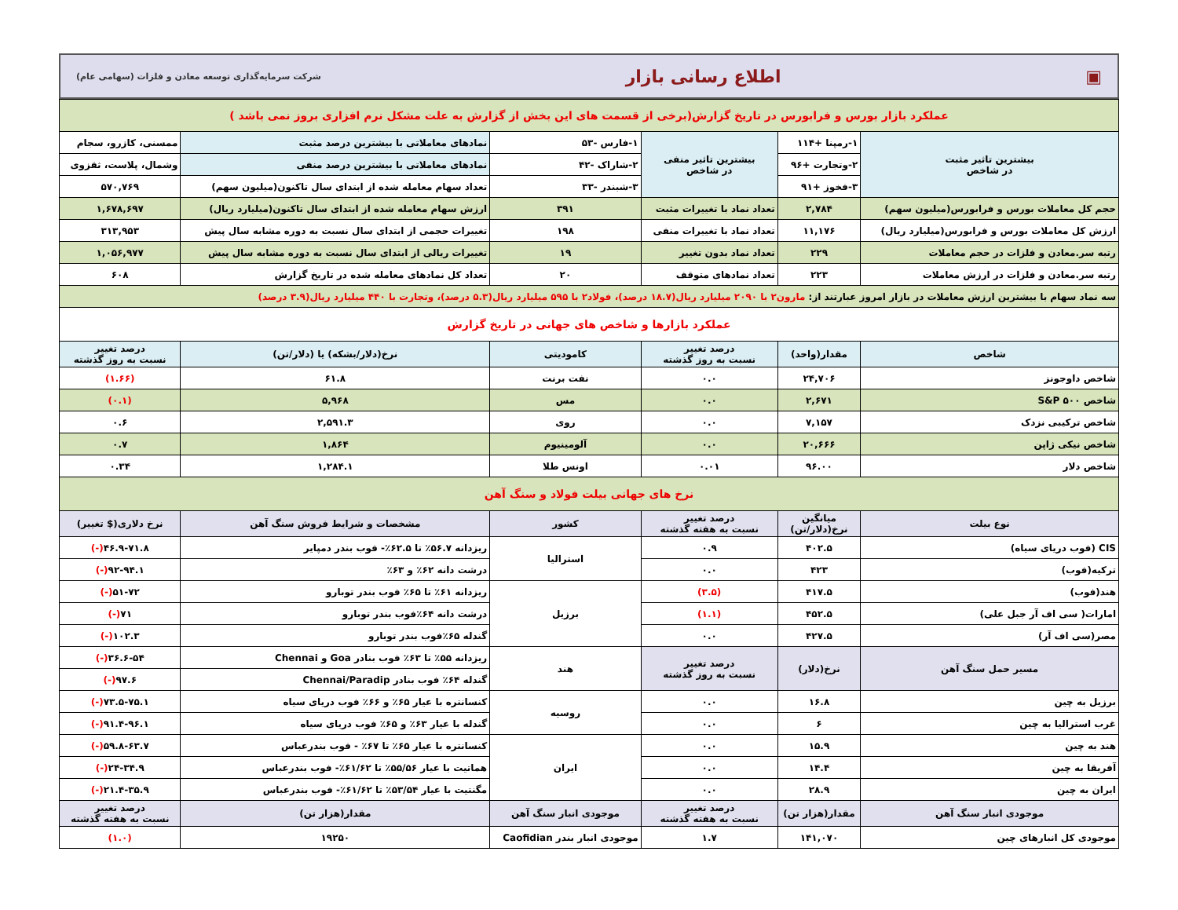▣ اطلاع رسانی بازار شرکت سرمایه‌گذاری توسعه معادن و فلزات (سهامی عام)
| عملکرد بازار بورس و فرابورس در تاریخ گزارش(برخی از قسمت های این بخش از گزارش به علت مشکل نرم افزاری بروز نمی باشد ) | | | | | |
| بیشترین تاثیر مثبت در شاخص | ۱-رمپنا +۱۱۴ | بیشترین تاثیر منفی در شاخص | ۱-فارس -۵۳ | نمادهای معاملاتی با بیشترین درصد مثبت | ممسنی، کازرو، سجام |
| | ۲-وتجارت +۹۶ | | ۲-شاراک -۴۲ | نمادهای معاملاتی با بیشترین درصد منفی | وشمال، پلاست، ثقزوی |
| | ۳-فخوز +۹۱ | | ۳-شبندر -۳۳ | تعداد سهام معامله شده از ابتدای سال تاکنون(میلیون سهم) | ۵۷۰,۷۶۹ |
| حجم کل معاملات بورس و فرابورس(میلیون سهم) | ۲,۷۸۴ | تعداد نماد با تغییرات مثبت | ۳۹۱ | ارزش سهام معامله شده از ابتدای سال تاکنون(میلیارد ریال) | ۱,۶۷۸,۶۹۷ |
| ارزش کل معاملات بورس و فرابورس(میلیارد ریال) | ۱۱,۱۷۶ | تعداد نماد با تغییرات منفی | ۱۹۸ | تغییرات حجمی از ابتدای سال نسبت به دوره مشابه سال پیش | ۳۱۳,۹۵۳ |
| رتبه سر.معادن و فلزات در حجم معاملات | ۲۲۹ | تعداد نماد بدون تغییر | ۱۹ | تغییرات ریالی از ابتدای سال نسبت به دوره مشابه سال پیش | ۱,۰۵۶,۹۷۷ |
| رتبه سر.معادن و فلزات در ارزش معاملات | ۲۲۳ | تعداد نمادهای متوقف | ۲۰ | تعداد کل نمادهای معامله شده در تاریخ گزارش | ۶۰۸ |
| سه نماد سهام با بیشترین ارزش معاملات در بازار امروز عبارتند از: مارون۲ با ۲۰۹۰ میلیارد ریال(۱۸.۷ درصد)، فولاد۲ با ۵۹۵ میلیارد ریال(۵.۳ درصد)، وتجارت با ۴۴۰ میلیارد ریال(۳.۹ درصد) | | | | | |
| عملکرد بازارها و شاخص های جهانی در تاریخ گزارش | | | | | |
| شاخص | مقدار(واحد) | درصد تغییر نسبت به روز گذشته | کامودیتی | نرخ(دلار/بشکه) یا (دلار/تن) | درصد تغییر نسبت به روز گذشته |
| شاخص داوجونز | ۲۴,۷۰۶ | ۰.۰ | نفت برنت | ۶۱.۸ | (۱.۶۶) |
| شاخص S&P ۵۰۰ | ۲,۶۷۱ | ۰.۰ | مس | ۵,۹۶۸ | (۰.۱) |
| شاخص ترکیبی نزدک | ۷,۱۵۷ | ۰.۰ | روی | ۲,۵۹۱.۳ | ۰.۶ |
| شاخص نیکی ژاپن | ۲۰,۶۶۶ | ۰.۰ | آلومینیوم | ۱,۸۶۴ | ۰.۷ |
| شاخص دلار | ۹۶.۰۰ | ۰.۰۱ | اونس طلا | ۱,۲۸۴.۱ | ۰.۳۴ |
| نرخ های جهانی بیلت فولاد و سنگ آهن | | | | | |
| نوع بیلت | میانگین نرخ(دلار/تن) | درصد تغییر نسبت به هفته گذشته | کشور | مشخصات و شرایط فروش سنگ آهن | نرخ دلاری($ تغییر) |
| CIS (فوب دریای سیاه) | ۴۰۲.۵ | ۰.۹ | استرالیا | ریزدانه ۵۶.۷٪ تا ۶۲.۵٪- فوب بندر دمپایر | ۴۶.۹-۷۱.۸ (-) |
| ترکیه(فوب) | ۴۲۳ | ۰.۰ | | درشت دانه ۶۲٪ و ۶۳٪ | ۹۲-۹۴.۱ (-) |
| هند(فوب) | ۴۱۷.۵ | (۳.۵) | برزیل | ریزدانه ۶۱٪ تا ۶۵٪ فوب بندر توبارو | ۵۱-۷۲ (-) |
| امارات( سی اف آر جبل علی) | ۴۵۲.۵ | (۱.۱) | | درشت دانه ۶۴٪فوب بندر توبارو | ۷۱ (-) |
| مصر(سی اف آر) | ۴۲۷.۵ | ۰.۰ | | گندله ۶۵٪فوب بندر توبارو | ۱۰۲.۳ (-) |
| مسیر حمل سنگ آهن | نرخ(دلار) | درصد تغییر نسبت به روز گذشته | هند | ریزدانه ۵۵٪ تا ۶۳٪ فوب بنادر Goa و Chennai | ۳۶.۶-۵۴ (-) |
| | | | | گندله ۶۴٪ فوب بنادر Chennai/Paradip | ۹۷.۶ (-) |
| برزیل به چین | ۱۶.۸ | ۰.۰ | روسیه | کنسانتره با عیار ۶۵٪ و ۶۶٪ فوب دریای سیاه | ۷۳.۵-۷۵.۱ (-) |
| غرب استرالیا به چین | ۶ | ۰.۰ | | گندله با عیار ۶۳٪ و ۶۵٪ فوب دریای سیاه | ۹۱.۴-۹۶.۱ (-) |
| هند به چین | ۱۵.۹ | ۰.۰ | ایران | کنسانتره با عیار ۶۵٪ تا ۶۷٪ - فوب بندرعباس | ۵۹.۸-۶۳.۷ (-) |
| آفریقا به چین | ۱۴.۴ | ۰.۰ | | هماتیت با عیار ۵۵/۵۶٪ تا ۶۱/۶۲٪- فوب بندرعباس | ۲۴-۳۴.۹ (-) |
| ایران به چین | ۲۸.۹ | ۰.۰ | | مگنتیت با عیار ۵۳/۵۴٪ تا ۶۱/۶۲٪- فوب بندرعباس | ۲۱.۴-۳۵.۹ (-) |
| موجودی انبار سنگ آهن | مقدار(هزار تن) | درصد تغییر نسبت به هفته گذشته | موجودی انبار سنگ آهن | مقدار(هزار تن) | درصد تغییر نسبت به هفته گذشته |
| موجودی کل انبارهای چین | ۱۴۱,۰۷۰ | ۱.۷ | موجودی انبار بندر Caofidian | ۱۹۲۵۰ | (۱.۰) |